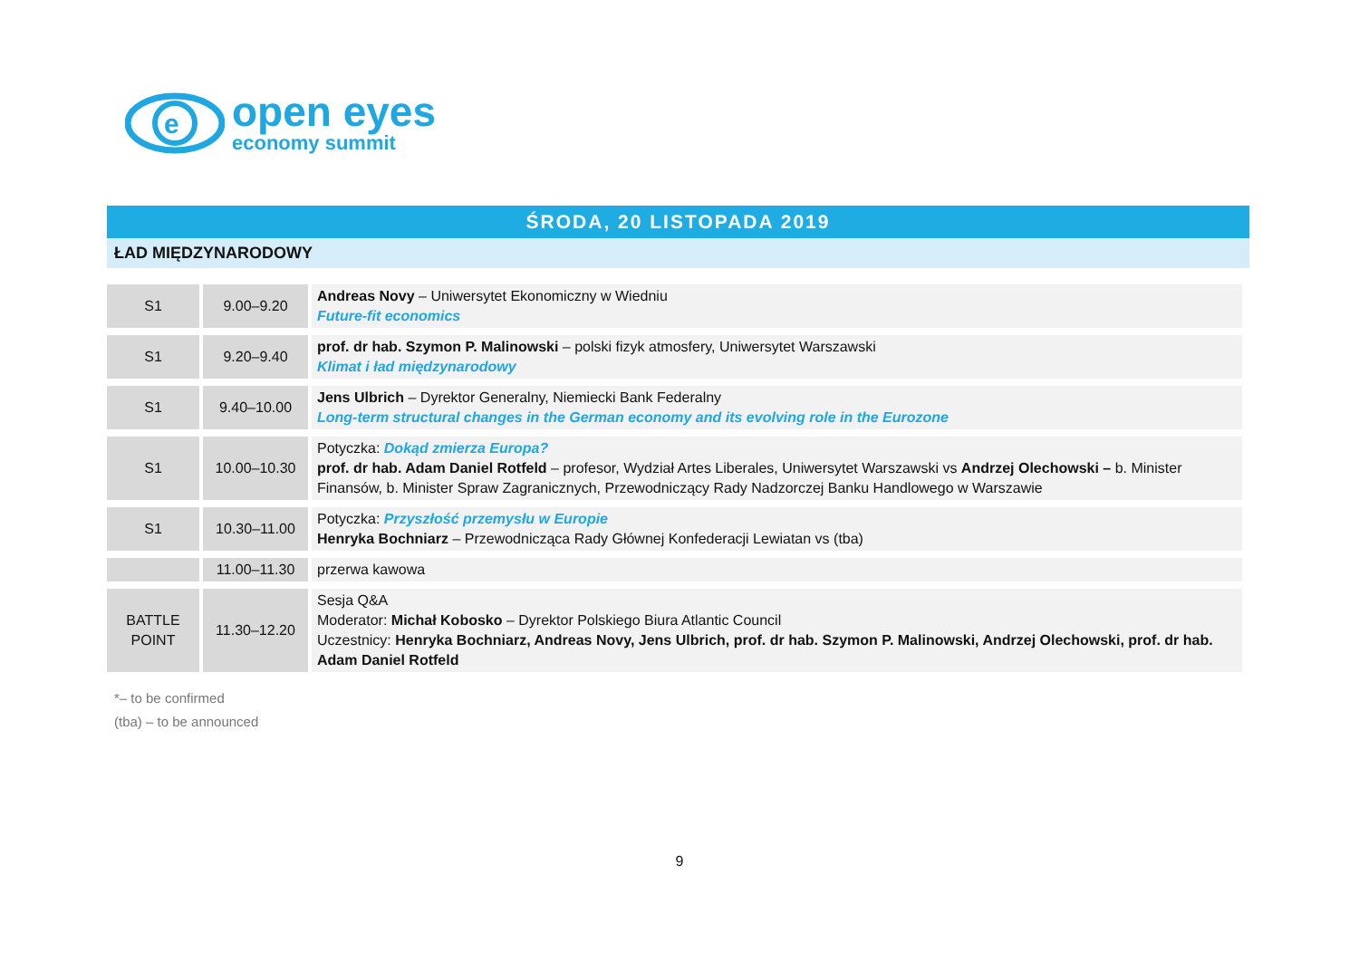e
open eyes
economy summit
ŚRODA, 20 LISTOPADA 2019
ŁAD MIĘDZYNARODOWY
| S1 | 9.00–9.20 | Andreas Novy – Uniwersytet Ekonomiczny w Wiedniu Future-fit economics |
| S1 | 9.20–9.40 | prof. dr hab. Szymon P. Malinowski – polski fizyk atmosfery, Uniwersytet Warszawski Klimat i ład międzynarodowy |
| S1 | 9.40–10.00 | Jens Ulbrich – Dyrektor Generalny, Niemiecki Bank Federalny Long-term structural changes in the German economy and its evolving role in the Eurozone |
| S1 | 10.00–10.30 | Potyczka: Dokąd zmierza Europa? prof. dr hab. Adam Daniel Rotfeld – profesor, Wydział Artes Liberales, Uniwersytet Warszawski vs Andrzej Olechowski – b. Minister Finansów, b. Minister Spraw Zagranicznych, Przewodniczący Rady Nadzorczej Banku Handlowego w Warszawie |
| S1 | 10.30–11.00 | Potyczka: Przyszłość przemysłu w Europie Henryka Bochniarz – Przewodnicząca Rady Głównej Konfederacji Lewiatan vs (tba) |
| | 11.00–11.30 | przerwa kawowa |
| BATTLE POINT | 11.30–12.20 | Sesja Q&A Moderator: Michał Kobosko – Dyrektor Polskiego Biura Atlantic Council Uczestnicy: Henryka Bochniarz, Andreas Novy, Jens Ulbrich, prof. dr hab. Szymon P. Malinowski, Andrzej Olechowski, prof. dr hab. Adam Daniel Rotfeld |
*– to be confirmed
(tba) – to be announced
9